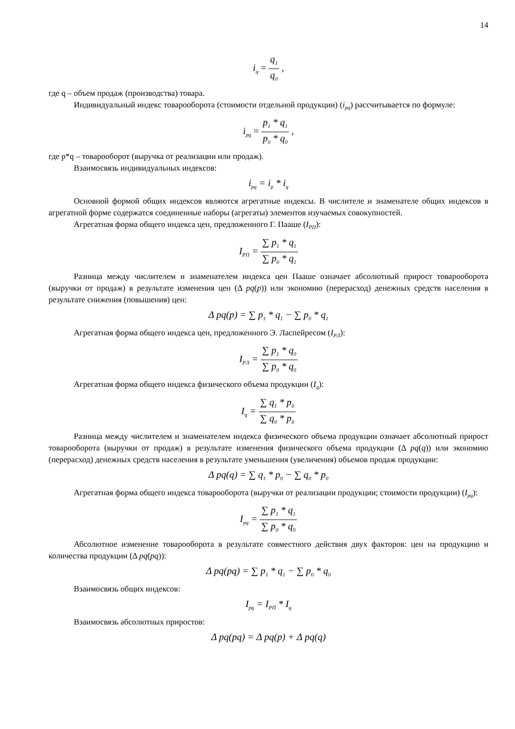14
i<sub>q</sub> = q<sub>1</sub> q<sub>0</sub> ,
где q – объем продаж (производства) товара.
Индивидуальный индекс товарооборота (стоимости отдельной продукции) (i<sub>pq</sub>) рассчитывается по формуле:
i<sub>pq</sub> = p<sub>1</sub> * q<sub>1</sub> p<sub>0</sub> * q<sub>0</sub> ,
где p*q – товарооборот (выручка от реализации или продаж).
Взаимосвязь индивидуальных индексов:
i<sub>pq</sub> = i<sub>p</sub> * i<sub>q</sub>
Основной формой общих индексов являются агрегатные индексы. В числителе и знаменателе общих индексов в агрегатной форме содержатся соединенные наборы (агрегаты) элементов изучаемых совокупностей.
Агрегатная форма общего индекса цен, предложенного Г. Пааше (I<sub>PП</sub>):
I<sub>PП</sub> = ∑ p<sub>1</sub> * q<sub>1</sub> ∑ p<sub>0</sub> * q<sub>1</sub>
Разница между числителем и знаменателем индекса цен Пааше означает абсолютный прирост товарооборота (выручки от продаж) в результате изменения цен (Δ pq(p)) или экономию (перерасход) денежных средств населения в результате снижения (повышения) цен:
Δ pq(p) = ∑ p<sub>1</sub> * q<sub>1</sub> − ∑ p<sub>0</sub> * q<sub>1</sub>
Агрегатная форма общего индекса цен, предложенного Э. Ласпейресом (I<sub>PЛ</sub>):
I<sub>PЛ</sub> = ∑ p<sub>1</sub> * q<sub>0</sub> ∑ p<sub>0</sub> * q<sub>0</sub>
Агрегатная форма общего индекса физического объема продукции (I<sub>q</sub>):
I<sub>q</sub> = ∑ q<sub>1</sub> * p<sub>0</sub> ∑ q<sub>0</sub> * p<sub>0</sub>
Разница между числителем и знаменателем индекса физического объема продукции означает абсолютный прирост товарооборота (выручки от продаж) в результате изменения физического объема продукции (Δ pq(q)) или экономию (перерасход) денежных средств населения в результате уменьшения (увеличения) объемов продаж продукции:
Δ pq(q) = ∑ q<sub>1</sub> * p<sub>0</sub> − ∑ q<sub>0</sub> * p<sub>0</sub>
Агрегатная форма общего индекса товарооборота (выручки от реализации продукции; стоимости продукции) (I<sub>pq</sub>):
I<sub>pq</sub> = ∑ p<sub>1</sub> * q<sub>1</sub> ∑ p<sub>0</sub> * q<sub>0</sub>
Абсолютное изменение товарооборота в результате совместного действия двух факторов: цен на продукцию и количества продукции (Δ pq(pq)):
Δ pq(pq) = ∑ p<sub>1</sub> * q<sub>1</sub> − ∑ p<sub>0</sub> * q<sub>0</sub>
Взаимосвязь общих индексов:
I<sub>pq</sub> = I<sub>PП</sub> * I<sub>q</sub>
Взаимосвязь абсолютных приростов:
Δ pq(pq) = Δ pq(p) + Δ pq(q)